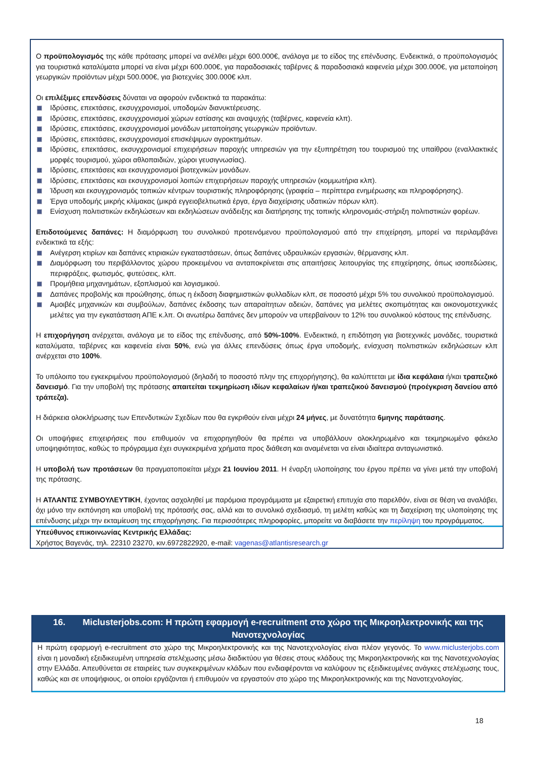Ο προϋπολογισμός της κάθε πρότασης μπορεί να ανέλθει μέχρι 600.000€, ανάλογα με το είδος της επένδυσης. Ενδεικτικά, ο προϋπολογισμός για τουριστικά καταλύματα μπορεί να είναι μέχρι 600.000€, για παραδοσιακές ταβέρνες & παραδοσιακά καφενεία μέχρι 300.000€, για μεταποίηση γεωργικών προϊόντων μέχρι 500.000€, για βιοτεχνίες 300.000€ κλπ.
Οι επιλέξιμες επενδύσεις δύναται να αφορούν ενδεικτικά τα παρακάτω:
Ιδρύσεις, επεκτάσεις, εκσυγχρονισμοί, υποδομών διανυκτέρευσης.
Ιδρύσεις, επεκτάσεις, εκσυγχρονισμοί χώρων εστίασης και αναψυχής (ταβέρνες, καφενεία κλπ).
Ιδρύσεις, επεκτάσεις, εκσυγχρονισμοί μονάδων μεταποίησης γεωργικών προϊόντων.
Ιδρύσεις, επεκτάσεις, εκσυγχρονισμοί επισκέψιμων αγροκτημάτων.
Ιδρύσεις, επεκτάσεις, εκσυγχρονισμοί επιχειρήσεων παροχής υπηρεσιών για την εξυπηρέτηση του τουρισμού της υπαίθρου (εναλλακτικές μορφές τουρισμού, χώροι αθλοπαιδιών, χώροι γευσιγνωσίας).
Ιδρύσεις, επεκτάσεις και εκσυγχρονισμοί βιοτεχνικών μονάδων.
Ιδρύσεις, επεκτάσεις και εκσυγχρονισμοί λοιπών επιχειρήσεων παροχής υπηρεσιών (κομμωτήρια κλπ).
Ίδρυση και εκσυγχρονισμός τοπικών κέντρων τουριστικής πληροφόρησης (γραφεία – περίπτερα ενημέρωσης και πληροφόρησης).
Έργα υποδομής μικρής κλίμακας (μικρά εγγειοβελτιωτικά έργα, έργα διαχείρισης υδατικών πόρων κλπ).
Ενίσχυση πολιτιστικών εκδηλώσεων και εκδηλώσεων ανάδειξης και διατήρησης της τοπικής κληρονομιάς-στήριξη πολιτιστικών φορέων.
Επιδοτούμενες δαπάνες: Η διαμόρφωση του συνολικού προτεινόμενου προϋπολογισμού από την επιχείρηση, μπορεί να περιλαμβάνει ενδεικτικά τα εξής:
Ανέγερση κτιρίων και δαπάνες κτιριακών εγκαταστάσεων, όπως δαπάνες υδραυλικών εργασιών, θέρμανσης κλπ.
Διαμόρφωση του περιβάλλοντος χώρου προκειμένου να ανταποκρίνεται στις απαιτήσεις λειτουργίας της επιχείρησης, όπως ισοπεδώσεις, περιφράξεις, φωτισμός, φυτεύσεις, κλπ.
Προμήθεια μηχανημάτων, εξοπλισμού και λογισμικού.
Δαπάνες προβολής και προώθησης, όπως η έκδοση διαφημιστικών φυλλαδίων κλπ, σε ποσοστό μέχρι 5% του συνολικού προϋπολογισμού.
Αμοιβές μηχανικών και συμβούλων, δαπάνες έκδοσης των απαραίτητων αδειών, δαπάνες για μελέτες σκοπιμότητας και οικονομοτεχνικές μελέτες για την εγκατάσταση ΑΠΕ κ.λπ. Οι ανωτέρω δαπάνες δεν μπορούν να υπερβαίνουν το 12% του συνολικού κόστους της επένδυσης.
Η επιχορήγηση ανέρχεται, ανάλογα με το είδος της επένδυσης, από 50%-100%. Ενδεικτικά, η επιδότηση για βιοτεχνικές μονάδες, τουριστικά καταλύματα, ταβέρνες και καφενεία είναι 50%, ενώ για άλλες επενδύσεις όπως έργα υποδομής, ενίσχυση πολιτιστικών εκδηλώσεων κλπ ανέρχεται στο 100%.
Το υπόλοιπο του εγκεκριμένου προϋπολογισμού (δηλαδή το ποσοστό πλην της επιχορήγησης), θα καλύπτεται με ίδια κεφάλαια ή/και τραπεζικό δανεισμό. Για την υποβολή της πρότασης απαιτείται τεκμηρίωση ιδίων κεφαλαίων ή/και τραπεζικού δανεισμού (προέγκριση δανείου από τράπεζα).
Η διάρκεια ολοκλήρωσης των Επενδυτικών Σχεδίων που θα εγκριθούν είναι μέχρι 24 μήνες, με δυνατότητα 6μηνης παράτασης.
Οι υποψήφιες επιχειρήσεις που επιθυμούν να επιχορηγηθούν θα πρέπει να υποβάλλουν ολοκληρωμένο και τεκμηριωμένο φάκελο υποψηφιότητας, καθώς το πρόγραμμα έχει συγκεκριμένα χρήματα προς διάθεση και αναμένεται να είναι ιδιαίτερα ανταγωνιστικό.
Η υποβολή των προτάσεων θα πραγματοποιείται μέχρι 21 Ιουνίου 2011. Η έναρξη υλοποίησης του έργου πρέπει να γίνει μετά την υποβολή της πρότασης.
Η ΑΤΛΑΝΤΙΣ ΣΥΜΒΟΥΛΕΥΤΙΚΗ, έχοντας ασχοληθεί με παρόμοια προγράμματα με εξαιρετική επιτυχία στο παρελθόν, είναι σε θέση να αναλάβει, όχι μόνο την εκπόνηση και υποβολή της πρότασής σας, αλλά και το συνολικό σχεδιασμό, τη μελέτη καθώς και τη διαχείριση της υλοποίησης της επένδυσης μέχρι την εκταμίευση της επιχορήγησης. Για περισσότερες πληροφορίες, μπορείτε να διαβάσετε την περίληψη του προγράμματος.
Υπεύθυνος επικοινωνίας Κεντρικής Ελλάδας:
Χρήστος Βαγενάς, τηλ. 22310 23270, κιν.6972822920, e-mail: vagenas@atlantisresearch.gr
16. Miclusterjobs.com: Η πρώτη εφαρμογή e-recruitment στο χώρο της Μικροηλεκτρονικής και της Νανοτεχνολογίας
Η πρώτη εφαρμογή e-recruitment στο χώρο της Μικροηλεκτρονικής και της Νανοτεχνολογίας είναι πλέον γεγονός. Το www.miclusterjobs.com είναι η μοναδική εξειδικευμένη υπηρεσία στελέχωσης μέσω διαδικτύου για θέσεις στους κλάδους της Μικροηλεκτρονικής και της Νανοτεχνολογίας στην Ελλάδα. Απευθύνεται σε εταιρείες των συγκεκριμένων κλάδων που ενδιαφέρονται να καλύψουν τις εξειδικευμένες ανάγκες στελέχωσης τους, καθώς και σε υποψήφιους, οι οποίοι εργάζονται ή επιθυμούν να εργαστούν στο χώρο της Μικροηλεκτρονικής και της Νανοτεχνολογίας.
18